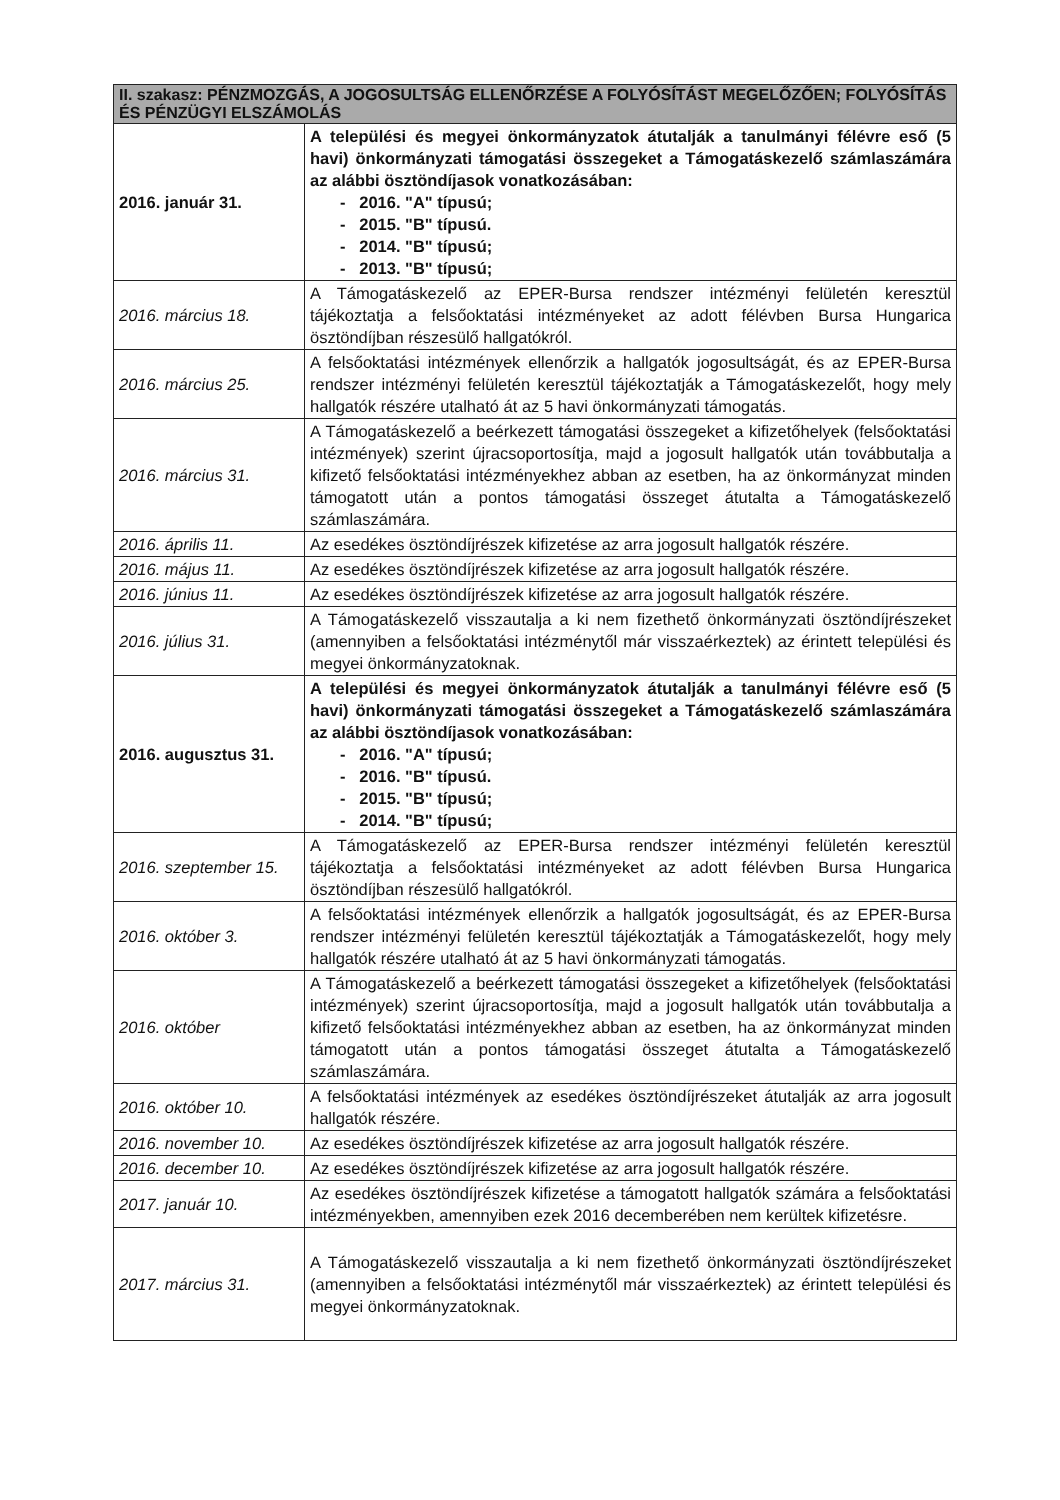| II. szakasz: PÉNZMOZGÁS, A JOGOSULTSÁG ELLENŐRZÉSE A FOLYÓSÍTÁST MEGELŐZŐEN; FOLYÓSÍTÁS ÉS PÉNZÜGYI ELSZÁMOLÁS | |
| --- | --- |
| 2016. január 31. | A települési és megyei önkormányzatok átutalják a tanulmányi félévre eső (5 havi) önkormányzati támogatási összegeket a Támogatáskezelő számlaszámára az alábbi ösztöndíjasok vonatkozásában: - 2016. "A" típusú; - 2015. "B" típusú. - 2014. "B" típusú; - 2013. "B" típusú; |
| 2016. március 18. | A Támogatáskezelő az EPER-Bursa rendszer intézményi felületén keresztül tájékoztatja a felsőoktatási intézményeket az adott félévben Bursa Hungarica ösztöndíjban részesülő hallgatókról. |
| 2016. március 25. | A felsőoktatási intézmények ellenőrzik a hallgatók jogosultságát, és az EPER-Bursa rendszer intézményi felületén keresztül tájékoztatják a Támogatáskezelőt, hogy mely hallgatók részére utalható át az 5 havi önkormányzati támogatás. |
| 2016. március 31. | A Támogatáskezelő a beérkezett támogatási összegeket a kifizetőhelyek (felsőoktatási intézmények) szerint újracsoportosítja, majd a jogosult hallgatók után továbbutalja a kifizető felsőoktatási intézményekhez abban az esetben, ha az önkormányzat minden támogatott után a pontos támogatási összeget átutalta a Támogatáskezelő számlaszámára. |
| 2016. április 11. | Az esedékes ösztöndíjrészek kifizetése az arra jogosult hallgatók részére. |
| 2016. május 11. | Az esedékes ösztöndíjrészek kifizetése az arra jogosult hallgatók részére. |
| 2016. június 11. | Az esedékes ösztöndíjrészek kifizetése az arra jogosult hallgatók részére. |
| 2016. július 31. | A Támogatáskezelő visszautalja a ki nem fizethető önkormányzati ösztöndíjrészeket (amennyiben a felsőoktatási intézménytől már visszaérkeztek) az érintett települési és megyei önkormányzatoknak. |
| 2016. augusztus 31. | A települési és megyei önkormányzatok átutalják a tanulmányi félévre eső (5 havi) önkormányzati támogatási összegeket a Támogatáskezelő számlaszámára az alábbi ösztöndíjasok vonatkozásában: - 2016. "A" típusú; - 2016. "B" típusú. - 2015. "B" típusú; - 2014. "B" típusú; |
| 2016. szeptember 15. | A Támogatáskezelő az EPER-Bursa rendszer intézményi felületén keresztül tájékoztatja a felsőoktatási intézményeket az adott félévben Bursa Hungarica ösztöndíjban részesülő hallgatókról. |
| 2016. október 3. | A felsőoktatási intézmények ellenőrzik a hallgatók jogosultságát, és az EPER-Bursa rendszer intézményi felületén keresztül tájékoztatják a Támogatáskezelőt, hogy mely hallgatók részére utalható át az 5 havi önkormányzati támogatás. |
| 2016. október | A Támogatáskezelő a beérkezett támogatási összegeket a kifizetőhelyek (felsőoktatási intézmények) szerint újracsoportosítja, majd a jogosult hallgatók után továbbutalja a kifizető felsőoktatási intézményekhez abban az esetben, ha az önkormányzat minden támogatott után a pontos támogatási összeget átutalta a Támogatáskezelő számlaszámára. |
| 2016. október 10. | A felsőoktatási intézmények az esedékes ösztöndíjrészeket átutalják az arra jogosult hallgatók részére. |
| 2016. november 10. | Az esedékes ösztöndíjrészek kifizetése az arra jogosult hallgatók részére. |
| 2016. december 10. | Az esedékes ösztöndíjrészek kifizetése az arra jogosult hallgatók részére. |
| 2017. január 10. | Az esedékes ösztöndíjrészek kifizetése a támogatott hallgatók számára a felsőoktatási intézményekben, amennyiben ezek 2016 decemberében nem kerültek kifizetésre. |
| 2017. március 31. | A Támogatáskezelő visszautalja a ki nem fizethető önkormányzati ösztöndíjrészeket (amennyiben a felsőoktatási intézménytől már visszaérkeztek) az érintett települési és megyei önkormányzatoknak. |